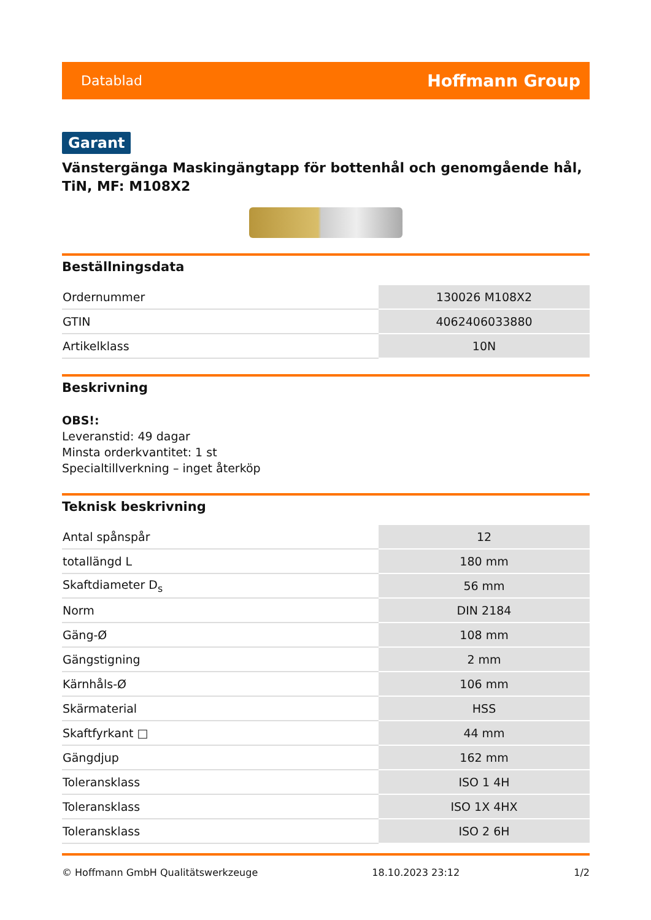Datablad Hoffmann Group
Garant
Vänstergänga Maskingängtapp för bottenhål och genomgående hål, TiN, MF: M108X2
Beställningsdata
| Ordernummer | 130026 M108X2 |
| GTIN | 4062406033880 |
| Artikelklass | 10N |
Beskrivning
OBS!:
Leveranstid: 49 dagar
Minsta orderkvantitet: 1 st
Specialtillverkning – inget återköp
Teknisk beskrivning
| Antal spånspår | 12 |
| totallängd L | 180 mm |
| Skaftdiameter D<sub>s</sub> | 56 mm |
| Norm | DIN 2184 |
| Gäng-Ø | 108 mm |
| Gängstigning | 2 mm |
| Kärnhåls-Ø | 106 mm |
| Skärmaterial | HSS |
| Skaftfyrkant □ | 44 mm |
| Gängdjup | 162 mm |
| Toleransklass | ISO 1 4H |
| Toleransklass | ISO 1X 4HX |
| Toleransklass | ISO 2 6H |
© Hoffmann GmbH Qualitätswerkzeuge 18.10.2023 23:12 1/2